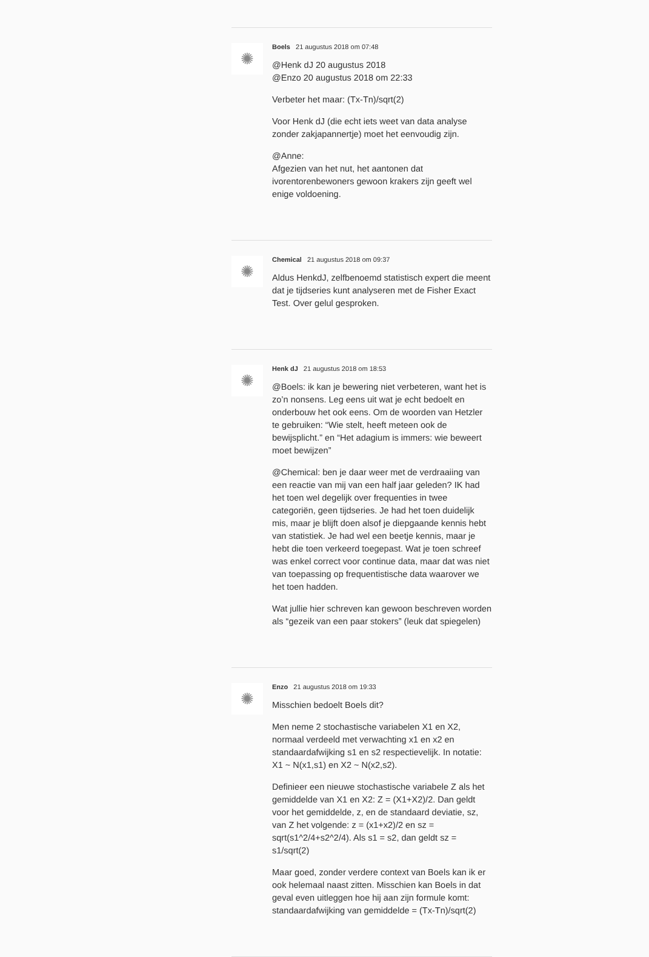✺
Boels 21 augustus 2018 om 07:48
@Henk dJ 20 augustus 2018
@Enzo 20 augustus 2018 om 22:33
Verbeter het maar: (Tx-Tn)/sqrt(2)
Voor Henk dJ (die echt iets weet van data analyse zonder zakjapannertje) moet het eenvoudig zijn.
@Anne:
Afgezien van het nut, het aantonen dat ivorentorenbewoners gewoon krakers zijn geeft wel enige voldoening.
✺
Chemical 21 augustus 2018 om 09:37
Aldus HenkdJ, zelfbenoemd statistisch expert die meent dat je tijdseries kunt analyseren met de Fisher Exact Test. Over gelul gesproken.
✺
Henk dJ 21 augustus 2018 om 18:53
@Boels: ik kan je bewering niet verbeteren, want het is zo’n nonsens. Leg eens uit wat je echt bedoelt en onderbouw het ook eens. Om de woorden van Hetzler te gebruiken: “Wie stelt, heeft meteen ook de bewijsplicht.” en “Het adagium is immers: wie beweert moet bewijzen”
@Chemical: ben je daar weer met de verdraaiing van een reactie van mij van een half jaar geleden? IK had het toen wel degelijk over frequenties in twee categoriën, geen tijdseries. Je had het toen duidelijk mis, maar je blijft doen alsof je diepgaande kennis hebt van statistiek. Je had wel een beetje kennis, maar je hebt die toen verkeerd toegepast. Wat je toen schreef was enkel correct voor continue data, maar dat was niet van toepassing op frequentistische data waarover we het toen hadden.
Wat jullie hier schreven kan gewoon beschreven worden als “gezeik van een paar stokers” (leuk dat spiegelen)
✺
Enzo 21 augustus 2018 om 19:33
Misschien bedoelt Boels dit?
Men neme 2 stochastische variabelen X1 en X2, normaal verdeeld met verwachting x1 en x2 en standaardafwijking s1 en s2 respectievelijk. In notatie: X1 ~ N(x1,s1) en X2 ~ N(x2,s2).
Definieer een nieuwe stochastische variabele Z als het gemiddelde van X1 en X2: Z = (X1+X2)/2. Dan geldt voor het gemiddelde, z, en de standaard deviatie, sz, van Z het volgende: z = (x1+x2)/2 en sz = sqrt(s1^2/4+s2^2/4). Als s1 = s2, dan geldt sz = s1/sqrt(2)
Maar goed, zonder verdere context van Boels kan ik er ook helemaal naast zitten. Misschien kan Boels in dat geval even uitleggen hoe hij aan zijn formule komt: standaardafwijking van gemiddelde = (Tx-Tn)/sqrt(2)